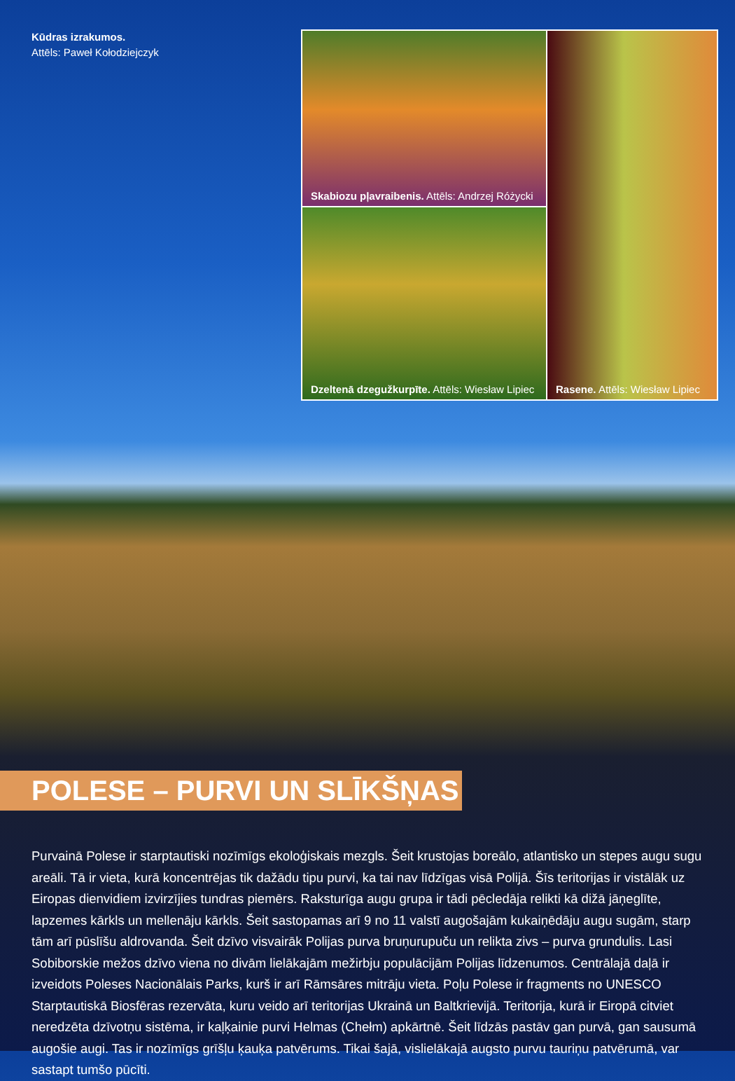Kūdras izrakumos.
Attēls: Paweł Kołodziejczyk
Skabiozu pļavraibenis. Attēls: Andrzej Różycki
Rasene. Attēls: Wiesław Lipiec
Dzeltenā dzegužkurpīte. Attēls: Wiesław Lipiec
POLESE – PURVI UN SLĪKŠŅAS
Purvainā Polese ir starptautiski nozīmīgs ekoloģiskais mezgls. Šeit krustojas boreālo, atlantisko un stepes augu sugu areāli. Tā ir vieta, kurā koncentrējas tik dažādu tipu purvi, ka tai nav līdzīgas visā Polijā. Šīs teritorijas ir vistālāk uz Eiropas dienvidiem izvirzījies tundras piemērs. Raksturīga augu grupa ir tādi pēcledāja relikti kā dižā jāņeglīte, lapzemes kārkls un mellenāju kārkls. Šeit sastopamas arī 9 no 11 valstī augošajām kukaiņēdāju augu sugām, starp tām arī pūslīšu aldrovanda. Šeit dzīvo visvairāk Polijas purva bruņurupuču un relikta zivs – purva grundulis. Lasi Sobiborskie mežos dzīvo viena no divām lielākajām mežirbju populācijām Polijas līdzenumos. Centrālajā daļā ir izveidots Poleses Nacionālais Parks, kurš ir arī Rāmsāres mitrāju vieta. Poļu Polese ir fragments no UNESCO Starptautiskā Biosfēras rezervāta, kuru veido arī teritorijas Ukrainā un Baltkrievijā. Teritorija, kurā ir Eiropā citviet neredzēta dzīvotņu sistēma, ir kaļķainie purvi Helmas (Chełm) apkārtnē. Šeit līdzās pastāv gan purvā, gan sausumā augošie augi. Tas ir nozīmīgs grīšļu ķauķa patvērums. Tikai šajā, vislielākajā augsto purvu tauriņu patvērumā, var sastapt tumšo pūcīti.